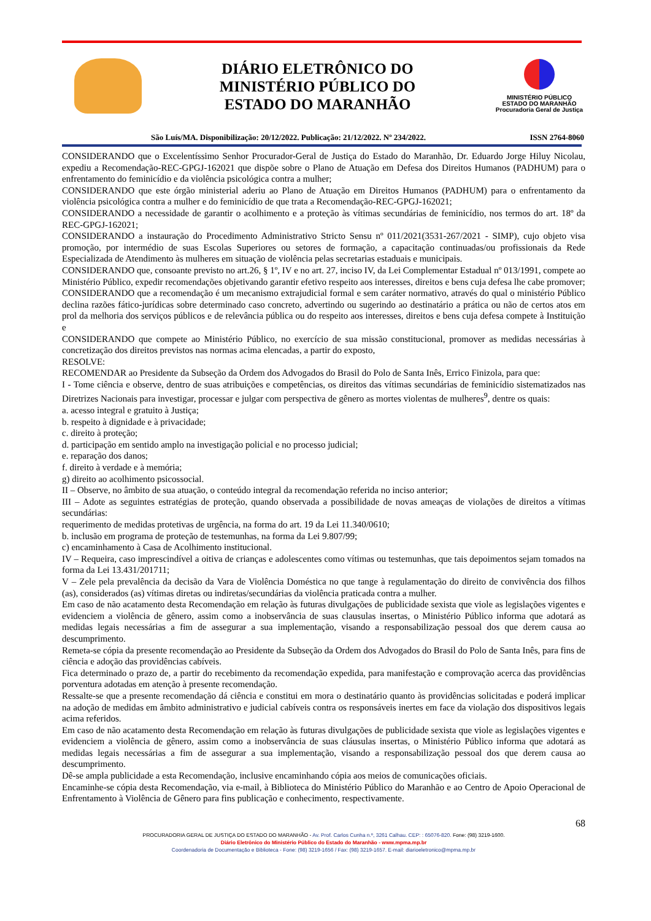DIÁRIO ELETRÔNICO DO
MINISTÉRIO PÚBLICO DO
ESTADO DO MARANHÃO
MINISTÉRIO PÚBLICO
ESTADO DO MARANHÃO
Procuradoria Geral de Justiça
São Luís/MA. Disponibilização: 20/12/2022. Publicação: 21/12/2022. Nº 234/2022. ISSN 2764-8060
CONSIDERANDO que o Excelentíssimo Senhor Procurador-Geral de Justiça do Estado do Maranhão, Dr. Eduardo Jorge Hiluy Nicolau, expediu a Recomendação-REC-GPGJ-162021 que dispõe sobre o Plano de Atuação em Defesa dos Direitos Humanos (PADHUM) para o enfrentamento do feminicídio e da violência psicológica contra a mulher;
CONSIDERANDO que este órgão ministerial aderiu ao Plano de Atuação em Direitos Humanos (PADHUM) para o enfrentamento da violência psicológica contra a mulher e do feminicídio de que trata a Recomendação-REC-GPGJ-162021;
CONSIDERANDO a necessidade de garantir o acolhimento e a proteção às vítimas secundárias de feminicídio, nos termos do art. 18º da REC-GPGJ-162021;
CONSIDERANDO a instauração do Procedimento Administrativo Stricto Sensu nº 011/2021(3531-267/2021 - SIMP), cujo objeto visa promoção, por intermédio de suas Escolas Superiores ou setores de formação, a capacitação continuadas/ou profissionais da Rede Especializada de Atendimento às mulheres em situação de violência pelas secretarias estaduais e municipais.
CONSIDERANDO que, consoante previsto no art.26, § 1º, IV e no art. 27, inciso IV, da Lei Complementar Estadual nº 013/1991, compete ao Ministério Público, expedir recomendações objetivando garantir efetivo respeito aos interesses, direitos e bens cuja defesa lhe cabe promover;
CONSIDERANDO que a recomendação é um mecanismo extrajudicial formal e sem caráter normativo, através do qual o ministério Público declina razões fático-jurídicas sobre determinado caso concreto, advertindo ou sugerindo ao destinatário a prática ou não de certos atos em prol da melhoria dos serviços públicos e de relevância pública ou do respeito aos interesses, direitos e bens cuja defesa compete à Instituição e
CONSIDERANDO que compete ao Ministério Público, no exercício de sua missão constitucional, promover as medidas necessárias à concretização dos direitos previstos nas normas acima elencadas, a partir do exposto,
RESOLVE:
RECOMENDAR ao Presidente da Subseção da Ordem dos Advogados do Brasil do Polo de Santa Inês, Errico Finizola, para que:
I - Tome ciência e observe, dentro de suas atribuições e competências, os direitos das vítimas secundárias de feminicídio sistematizados nas Diretrizes Nacionais para investigar, processar e julgar com perspectiva de gênero as mortes violentas de mulheres<sup>9</sup>, dentre os quais:
a. acesso integral e gratuito à Justiça;
b. respeito à dignidade e à privacidade;
c. direito à proteção;
d. participação em sentido amplo na investigação policial e no processo judicial;
e. reparação dos danos;
f. direito à verdade e à memória;
g) direito ao acolhimento psicossocial.
II – Observe, no âmbito de sua atuação, o conteúdo integral da recomendação referida no inciso anterior;
III – Adote as seguintes estratégias de proteção, quando observada a possibilidade de novas ameaças de violações de direitos a vítimas secundárias:
requerimento de medidas protetivas de urgência, na forma do art. 19 da Lei 11.340/0610;
b. inclusão em programa de proteção de testemunhas, na forma da Lei 9.807/99;
c) encaminhamento à Casa de Acolhimento institucional.
IV – Requeira, caso imprescindível a oitiva de crianças e adolescentes como vítimas ou testemunhas, que tais depoimentos sejam tomados na forma da Lei 13.431/201711;
V – Zele pela prevalência da decisão da Vara de Violência Doméstica no que tange à regulamentação do direito de convivência dos filhos (as), considerados (as) vítimas diretas ou indiretas/secundárias da violência praticada contra a mulher.
Em caso de não acatamento desta Recomendação em relação às futuras divulgações de publicidade sexista que viole as legislações vigentes e evidenciem a violência de gênero, assim como a inobservância de suas clausulas insertas, o Ministério Público informa que adotará as medidas legais necessárias a fim de assegurar a sua implementação, visando a responsabilização pessoal dos que derem causa ao descumprimento.
Remeta-se cópia da presente recomendação ao Presidente da Subseção da Ordem dos Advogados do Brasil do Polo de Santa Inês, para fins de ciência e adoção das providências cabíveis.
Fica determinado o prazo de, a partir do recebimento da recomendação expedida, para manifestação e comprovação acerca das providências porventura adotadas em atenção à presente recomendação.
Ressalte-se que a presente recomendação dá ciência e constitui em mora o destinatário quanto às providências solicitadas e poderá implicar na adoção de medidas em âmbito administrativo e judicial cabíveis contra os responsáveis inertes em face da violação dos dispositivos legais acima referidos.
Em caso de não acatamento desta Recomendação em relação às futuras divulgações de publicidade sexista que viole as legislações vigentes e evidenciem a violência de gênero, assim como a inobservância de suas cláusulas insertas, o Ministério Público informa que adotará as medidas legais necessárias a fim de assegurar a sua implementação, visando a responsabilização pessoal dos que derem causa ao descumprimento.
Dê-se ampla publicidade a esta Recomendação, inclusive encaminhando cópia aos meios de comunicações oficiais.
Encaminhe-se cópia desta Recomendação, via e-mail, à Biblioteca do Ministério Público do Maranhão e ao Centro de Apoio Operacional de Enfrentamento à Violência de Gênero para fins publicação e conhecimento, respectivamente.
68
PROCURADORIA GERAL DE JUSTIÇA DO ESTADO DO MARANHÃO - Av. Prof. Carlos Cunha n.º, 3261 Calhau. CEP: : 65076-820. Fone: (98) 3219-1600.
Diário Eletrônico do Ministério Público do Estado do Maranhão - www.mpma.mp.br
Coordenadoria de Documentação e Biblioteca - Fone: (98) 3219-1656 / Fax: (98) 3219-1657. E-mail: diarioeletronico@mpma.mp.br